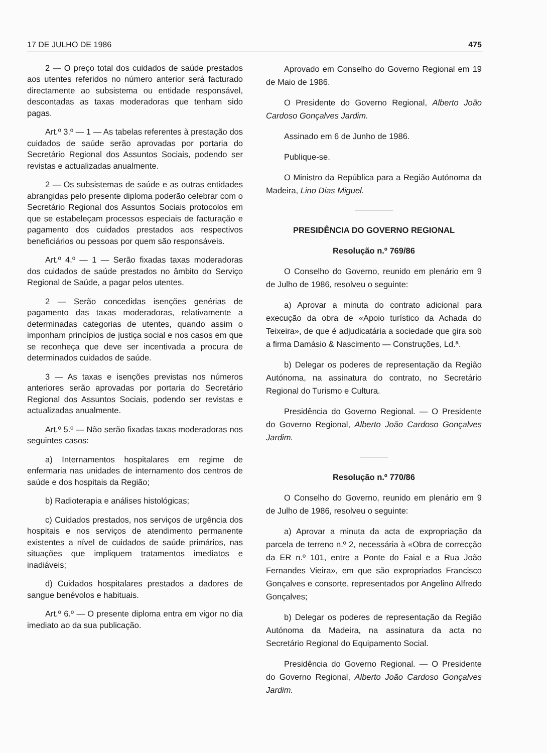17 DE JULHO DE 1986 475
2 — O preço total dos cuidados de saúde prestados aos utentes referidos no número anterior será facturado directamente ao subsistema ou entidade responsável, descontadas as taxas moderadoras que tenham sido pagas.
Art.º 3.º — 1 — As tabelas referentes à prestação dos cuidados de saúde serão aprovadas por portaria do Secretário Regional dos Assuntos Sociais, podendo ser revistas e actualizadas anualmente.
2 — Os subsistemas de saúde e as outras entidades abrangidas pelo presente diploma poderão celebrar com o Secretário Regional dos Assuntos Sociais protocolos em que se estabeleçam processos especiais de facturação e pagamento dos cuidados prestados aos respectivos beneficiários ou pessoas por quem são responsáveis.
Art.º 4.º — 1 — Serão fixadas taxas moderadoras dos cuidados de saúde prestados no âmbito do Serviço Regional de Saúde, a pagar pelos utentes.
2 — Serão concedidas isenções genérias de pagamento das taxas moderadoras, relativamente a determinadas categorias de utentes, quando assim o imponham princípios de justiça social e nos casos em que se reconheça que deve ser incentivada a procura de determinados cuidados de saúde.
3 — As taxas e isenções previstas nos números anteriores serão aprovadas por portaria do Secretário Regional dos Assuntos Sociais, podendo ser revistas e actualizadas anualmente.
Art.º 5.º — Não serão fixadas taxas moderadoras nos seguintes casos:
a) Internamentos hospitalares em regime de enfermaria nas unidades de internamento dos centros de saúde e dos hospitais da Região;
b) Radioterapia e análises histológicas;
c) Cuidados prestados, nos serviços de urgência dos hospitais e nos serviços de atendimento permanente existentes a nível de cuidados de saúde primários, nas situações que impliquem tratamentos imediatos e inadiáveis;
d) Cuidados hospitalares prestados a dadores de sangue benévolos e habituais.
Art.º 6.º — O presente diploma entra em vigor no dia imediato ao da sua publicação.
Aprovado em Conselho do Governo Regional em 19 de Maio de 1986.
O Presidente do Governo Regional, Alberto João Cardoso Gonçalves Jardim.
Assinado em 6 de Junho de 1986.
Publique-se.
O Ministro da República para a Região Autónoma da Madeira, Lino Dias Miguel.
PRESIDÊNCIA DO GOVERNO REGIONAL
Resolução n.º 769/86
O Conselho do Governo, reunido em plenário em 9 de Julho de 1986, resolveu o seguinte:
a) Aprovar a minuta do contrato adicional para execução da obra de «Apoio turístico da Achada do Teixeira», de que é adjudicatária a sociedade que gira sob a firma Damásio & Nascimento — Construções, Ld.ª.
b) Delegar os poderes de representação da Região Autónoma, na assinatura do contrato, no Secretário Regional do Turismo e Cultura.
Presidência do Governo Regional. — O Presidente do Governo Regional, Alberto João Cardoso Gonçalves Jardim.
Resolução n.º 770/86
O Conselho do Governo, reunido em plenário em 9 de Julho de 1986, resolveu o seguinte:
a) Aprovar a minuta da acta de expropriação da parcela de terreno n.º 2, necessária à «Obra de correcção da ER n.º 101, entre a Ponte do Faial e a Rua João Fernandes Vieira», em que são expropriados Francisco Gonçalves e consorte, representados por Angelino Alfredo Gonçalves;
b) Delegar os poderes de representação da Região Autónoma da Madeira, na assinatura da acta no Secretário Regional do Equipamento Social.
Presidência do Governo Regional. — O Presidente do Governo Regional, Alberto João Cardoso Gonçalves Jardim.